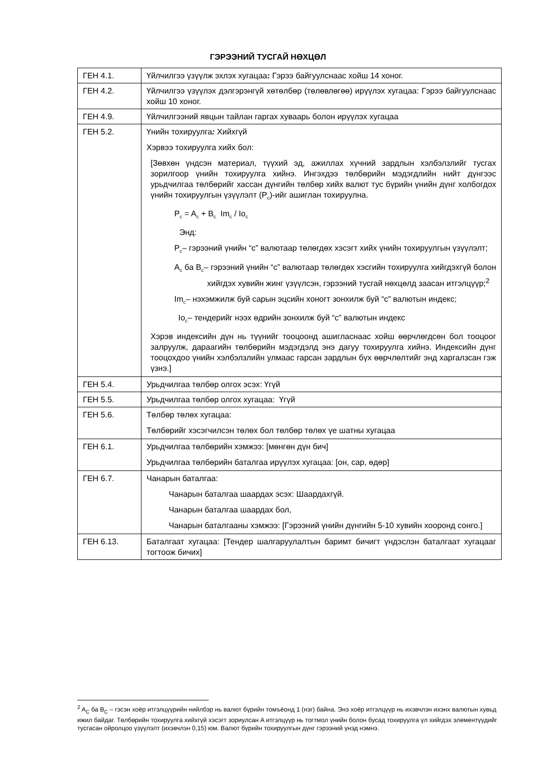ГЭРЭЭНИЙ ТУСГАЙ НӨХЦӨЛ
| ГЕН 4.1. | Үйлчилгээ үзүүлж эхлэх хугацаа : Гэрээ байгуулснаас хойш 14 хоног. |
| ГЕН 4.2. | Үйлчилгээ үзүүлэх дэлгэрэнгүй хөтөлбөр (төлөвлөгөө) ирүүлэх хугацаа: Гэрээ байгуулснаас хойш 10 хоног. |
| ГЕН 4.9. | Үйлчилгээний явцын тайлан гаргах хуваарь болон ирүүлэх хугацаа |
| ГЕН 5.2. | Үнийн тохируулга : Хийхгүй Хэрвээ тохируулга хийх бол: [Зөвхөн үндсэн материал, түүхий эд, ажиллах хүчний зардлын хэлбэлзлийг тусгах зорилгоор үнийн тохируулга хийнэ. Ингэхдээ төлбөрийн мэдэгдлийн нийт дүнгээс урьдчилгаа төлбөрийг хассан дүнгийн төлбөр хийх валют тус бүрийн үнийн дүнг холбогдох үнийн тохируулгын үзүүлэлт (P<sub>c</sub>)-ийг ашиглан тохируулна. P<sub>c</sub> = A<sub>c</sub> + B<sub>c</sub> Im<sub>c</sub> / Io<sub>c</sub> Энд: P<sub>c</sub>– гэрээний үнийн “c” валютаар төлөгдөх хэсэгт хийх үнийн тохируулгын үзүүлэлт; A<sub>c</sub> ба B<sub>c</sub>– гэрээний үнийн “c” валютаар төлөгдөх хэсгийн тохируулга хийгдэхгүй болон хийгдэх хувийн жинг үзүүлсэн, гэрээний тусгай нөхцөлд заасан итгэлцүүр;<sup>2</sup> Im<sub>c</sub>– нэхэмжилж буй сарын эцсийн хоногт зонхилж буй “c” валютын индекс; Io<sub>c</sub>– тендерийг нээх өдрийн зонхилж буй “c” валютын индекс Хэрэв индексийн дүн нь түүнийг тооцоонд ашигласнаас хойш өөрчлөгдсөн бол тооцоог залруулж, дараагийн төлбөрийн мэдэгдэлд энэ дагуу тохируулга хийнэ. Индексийн дүнг тооцохдоо үнийн хэлбэлзлийн улмаас гарсан зардлын бүх өөрчлөлтийг энд харгалзсан гэж үзнэ.] |
| ГЕН 5.4. | Урьдчилгаа төлбөр олгох эсэх: Үгүй |
| ГЕН 5.5. | Урьдчилгаа төлбөр олгох хугацаа: Үгүй |
| ГЕН 5.6. | Төлбөр төлөх хугацаа: Төлбөрийг хэсэгчилсэн төлөх бол төлбөр төлөх үе шатны хугацаа |
| ГЕН 6.1. | Урьдчилгаа төлбөрийн хэмжээ: [мөнгөн дүн бич] Урьдчилгаа төлбөрийн баталгаа ирүүлэх хугацаа: [он, сар, өдөр] |
| ГЕН 6.7. | Чанарын баталгаа: Чанарын баталгаа шаардах эсэх: Шаардахгүй. Чанарын баталгаа шаардах бол, Чанарын баталгааны хэмжээ: [Гэрээний үнийн дүнгийн 5-10 хувийн хооронд сонго.] |
| ГЕН 6.13. | Баталгаат хугацаа: [Тендер шалгаруулалтын баримт бичигт үндэслэн баталгаат хугацааг тогтоож бичих] |
<sup>2</sup> A<sub>C</sub> ба B<sub>C</sub> – гэсэн хоёр итгэлцүүрийн нийлбэр нь валют бүрийн томъёонд 1 (нэг) байна. Энэ хоёр итгэлцүүр нь ихэвчлэн ихэнх валютын хувьд ижил байдаг. Төлбөрийн тохируулга хийхгүй хэсэгт зориулсан A итгэлцүүр нь тогтмол үнийн болон бусад тохируулга үл хийгдэх элементүүдийг тусгасан ойролцоо үзүүлэлт (ихэвчлэн 0,15) юм. Валют бүрийн тохируулгын дүнг гэрээний үнэд нэмнэ.